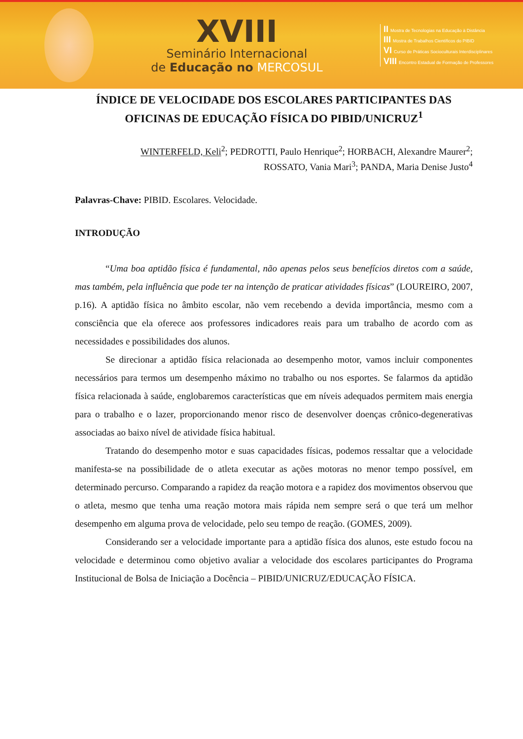XVIII
Seminário Internacional
de Educação no MERCOSUL
II Mostra de Tecnologias na Educação à Distância
III Mostra de Trabalhos Científicos do PIBID
VI Curso de Práticas Socioculturais Interdisciplinares
VIII Encontro Estadual de Formação de Professores
ÍNDICE DE VELOCIDADE DOS ESCOLARES PARTICIPANTES DAS OFICINAS DE EDUCAÇÃO FÍSICA DO PIBID/UNICRUZ<sup>1</sup>
WINTERFELD, Keli<sup>2</sup>; PEDROTTI, Paulo Henrique<sup>2</sup>; HORBACH, Alexandre Maurer<sup>2</sup>;
ROSSATO, Vania Mari<sup>3</sup>; PANDA, Maria Denise Justo<sup>4</sup>
Palavras-Chave: PIBID. Escolares. Velocidade.
INTRODUÇÃO
“Uma boa aptidão física é fundamental, não apenas pelos seus benefícios diretos com a saúde, mas também, pela influência que pode ter na intenção de praticar atividades físicas” (LOUREIRO, 2007, p.16). A aptidão física no âmbito escolar, não vem recebendo a devida importância, mesmo com a consciência que ela oferece aos professores indicadores reais para um trabalho de acordo com as necessidades e possibilidades dos alunos.
Se direcionar a aptidão física relacionada ao desempenho motor, vamos incluir componentes necessários para termos um desempenho máximo no trabalho ou nos esportes. Se falarmos da aptidão física relacionada à saúde, englobaremos características que em níveis adequados permitem mais energia para o trabalho e o lazer, proporcionando menor risco de desenvolver doenças crônico-degenerativas associadas ao baixo nível de atividade física habitual.
Tratando do desempenho motor e suas capacidades físicas, podemos ressaltar que a velocidade manifesta-se na possibilidade de o atleta executar as ações motoras no menor tempo possível, em determinado percurso. Comparando a rapidez da reação motora e a rapidez dos movimentos observou que o atleta, mesmo que tenha uma reação motora mais rápida nem sempre será o que terá um melhor desempenho em alguma prova de velocidade, pelo seu tempo de reação. (GOMES, 2009).
Considerando ser a velocidade importante para a aptidão física dos alunos, este estudo focou na velocidade e determinou como objetivo avaliar a velocidade dos escolares participantes do Programa Institucional de Bolsa de Iniciação a Docência – PIBID/UNICRUZ/EDUCAÇÃO FÍSICA.